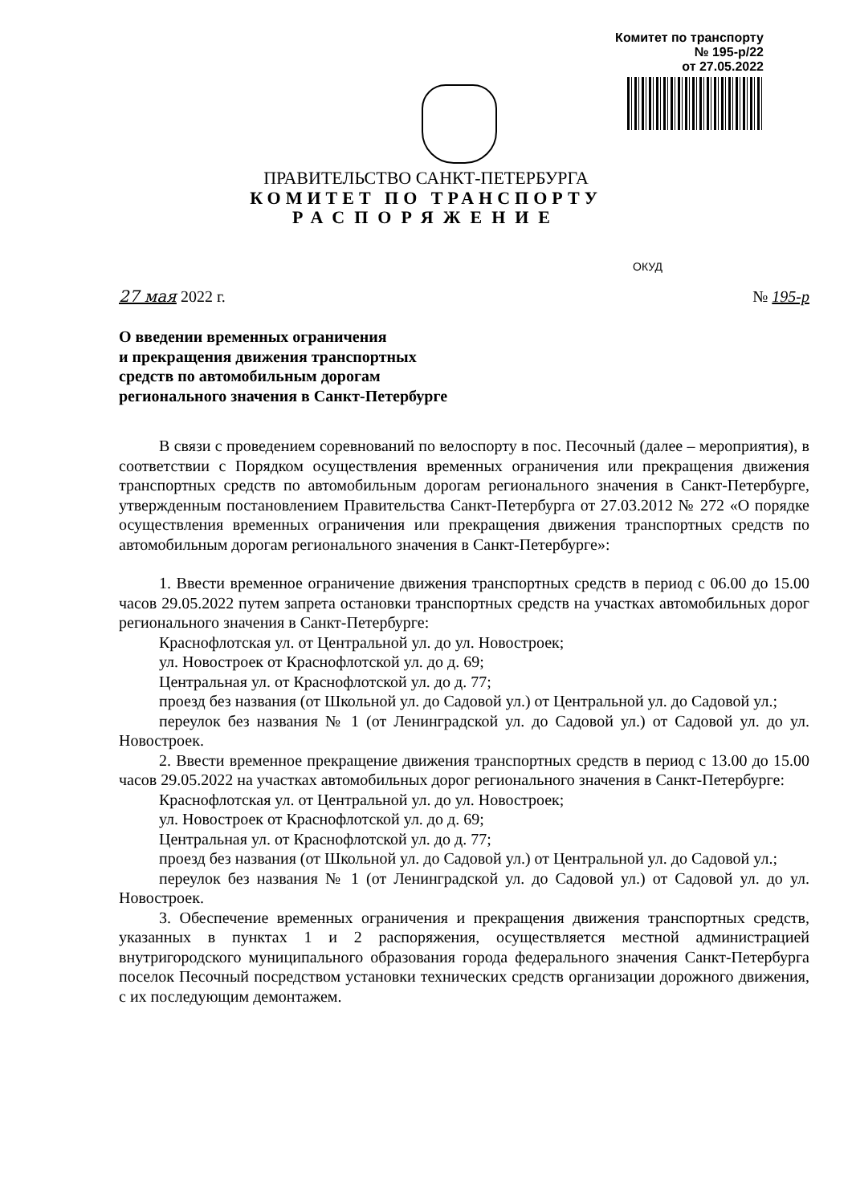Комитет по транспорту
№ 195-р/22
от 27.05.2022
ПРАВИТЕЛЬСТВО САНКТ-ПЕТЕРБУРГА
КОМИТЕТ ПО ТРАНСПОРТУ
РАСПОРЯЖЕНИЕ
ОКУД
27 мая 2022 г. № 195-р
О введении временных ограничения
и прекращения движения транспортных
средств по автомобильным дорогам
регионального значения в Санкт-Петербурге
В связи с проведением соревнований по велоспорту в пос. Песочный (далее – мероприятия), в соответствии с Порядком осуществления временных ограничения или прекращения движения транспортных средств по автомобильным дорогам регионального значения в Санкт-Петербурге, утвержденным постановлением Правительства Санкт-Петербурга от 27.03.2012 № 272 «О порядке осуществления временных ограничения или прекращения движения транспортных средств по автомобильным дорогам регионального значения в Санкт-Петербурге»:
1. Ввести временное ограничение движения транспортных средств в период с 06.00 до 15.00 часов 29.05.2022 путем запрета остановки транспортных средств на участках автомобильных дорог регионального значения в Санкт-Петербурге:
Краснофлотская ул. от Центральной ул. до ул. Новостроек;
ул. Новостроек от Краснофлотской ул. до д. 69;
Центральная ул. от Краснофлотской ул. до д. 77;
проезд без названия (от Школьной ул. до Садовой ул.) от Центральной ул. до Садовой ул.;
переулок без названия № 1 (от Ленинградской ул. до Садовой ул.) от Садовой ул. до ул. Новостроек.
2. Ввести временное прекращение движения транспортных средств в период с 13.00 до 15.00 часов 29.05.2022 на участках автомобильных дорог регионального значения в Санкт-Петербурге:
Краснофлотская ул. от Центральной ул. до ул. Новостроек;
ул. Новостроек от Краснофлотской ул. до д. 69;
Центральная ул. от Краснофлотской ул. до д. 77;
проезд без названия (от Школьной ул. до Садовой ул.) от Центральной ул. до Садовой ул.;
переулок без названия № 1 (от Ленинградской ул. до Садовой ул.) от Садовой ул. до ул. Новостроек.
3. Обеспечение временных ограничения и прекращения движения транспортных средств, указанных в пунктах 1 и 2 распоряжения, осуществляется местной администрацией внутригородского муниципального образования города федерального значения Санкт-Петербурга поселок Песочный посредством установки технических средств организации дорожного движения, с их последующим демонтажем.